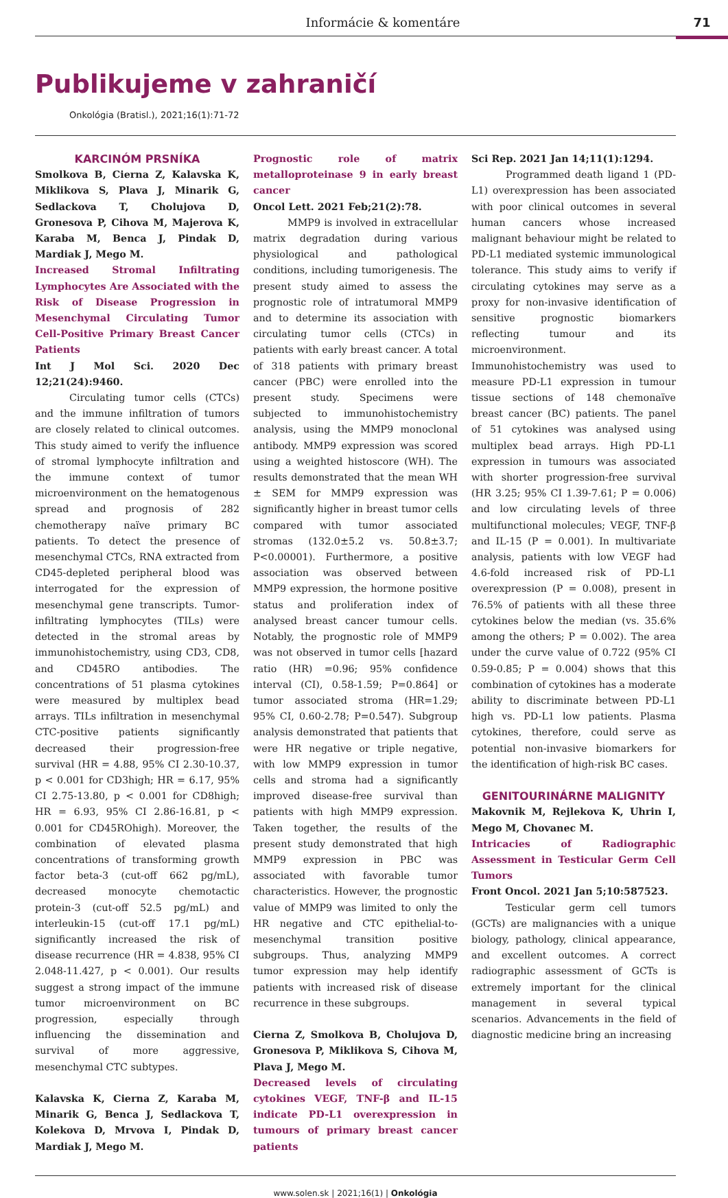Informácie & komentáre 71
Publikujeme v zahraničí
Onkológia (Bratisl.), 2021;16(1):71-72
KARCINÓM PRSNÍKA
Smolkova B, Cierna Z, Kalavska K, Miklikova S, Plava J, Minarik G, Sedlackova T, Cholujova D, Gronesova P, Cihova M, Majerova K, Karaba M, Benca J, Pindak D, Mardiak J, Mego M.
Increased Stromal Infiltrating Lymphocytes Are Associated with the Risk of Disease Progression in Mesenchymal Circulating Tumor Cell-Positive Primary Breast Cancer Patients
Int J Mol Sci. 2020 Dec 12;21(24):9460.
Circulating tumor cells (CTCs) and the immune infiltration of tumors are closely related to clinical outcomes. This study aimed to verify the influence of stromal lymphocyte infiltration and the immune context of tumor microenvironment on the hematogenous spread and prognosis of 282 chemotherapy naïve primary BC patients. To detect the presence of mesenchymal CTCs, RNA extracted from CD45-depleted peripheral blood was interrogated for the expression of mesenchymal gene transcripts. Tumor-infiltrating lymphocytes (TILs) were detected in the stromal areas by immunohistochemistry, using CD3, CD8, and CD45RO antibodies. The concentrations of 51 plasma cytokines were measured by multiplex bead arrays. TILs infiltration in mesenchymal CTC-positive patients significantly decreased their progression-free survival (HR = 4.88, 95% CI 2.30-10.37, p < 0.001 for CD3high; HR = 6.17, 95% CI 2.75-13.80, p < 0.001 for CD8high; HR = 6.93, 95% CI 2.86-16.81, p < 0.001 for CD45ROhigh). Moreover, the combination of elevated plasma concentrations of transforming growth factor beta-3 (cut-off 662 pg/mL), decreased monocyte chemotactic protein-3 (cut-off 52.5 pg/mL) and interleukin-15 (cut-off 17.1 pg/mL) significantly increased the risk of disease recurrence (HR = 4.838, 95% CI 2.048-11.427, p < 0.001). Our results suggest a strong impact of the immune tumor microenvironment on BC progression, especially through influencing the dissemination and survival of more aggressive, mesenchymal CTC subtypes.
Kalavska K, Cierna Z, Karaba M, Minarik G, Benca J, Sedlackova T, Kolekova D, Mrvova I, Pindak D, Mardiak J, Mego M.
Prognostic role of matrix metalloproteinase 9 in early breast cancer
Oncol Lett. 2021 Feb;21(2):78.
MMP9 is involved in extracellular matrix degradation during various physiological and pathological conditions, including tumorigenesis. The present study aimed to assess the prognostic role of intratumoral MMP9 and to determine its association with circulating tumor cells (CTCs) in patients with early breast cancer. A total of 318 patients with primary breast cancer (PBC) were enrolled into the present study. Specimens were subjected to immunohistochemistry analysis, using the MMP9 monoclonal antibody. MMP9 expression was scored using a weighted histoscore (WH). The results demonstrated that the mean WH ± SEM for MMP9 expression was significantly higher in breast tumor cells compared with tumor associated stromas (132.0±5.2 vs. 50.8±3.7; P<0.00001). Furthermore, a positive association was observed between MMP9 expression, the hormone positive status and proliferation index of analysed breast cancer tumour cells. Notably, the prognostic role of MMP9 was not observed in tumor cells [hazard ratio (HR) =0.96; 95% confidence interval (CI), 0.58-1.59; P=0.864] or tumor associated stroma (HR=1.29; 95% CI, 0.60-2.78; P=0.547). Subgroup analysis demonstrated that patients that were HR negative or triple negative, with low MMP9 expression in tumor cells and stroma had a significantly improved disease-free survival than patients with high MMP9 expression. Taken together, the results of the present study demonstrated that high MMP9 expression in PBC was associated with favorable tumor characteristics. However, the prognostic value of MMP9 was limited to only the HR negative and CTC epithelial-to-mesenchymal transition positive subgroups. Thus, analyzing MMP9 tumor expression may help identify patients with increased risk of disease recurrence in these subgroups.
Cierna Z, Smolkova B, Cholujova D, Gronesova P, Miklikova S, Cihova M, Plava J, Mego M.
Decreased levels of circulating cytokines VEGF, TNF-β and IL-15 indicate PD-L1 overexpression in tumours of primary breast cancer patients
Sci Rep. 2021 Jan 14;11(1):1294.
Programmed death ligand 1 (PD-L1) overexpression has been associated with poor clinical outcomes in several human cancers whose increased malignant behaviour might be related to PD-L1 mediated systemic immunological tolerance. This study aims to verify if circulating cytokines may serve as a proxy for non-invasive identification of sensitive prognostic biomarkers reflecting tumour and its microenvironment. Immunohistochemistry was used to measure PD-L1 expression in tumour tissue sections of 148 chemonaïve breast cancer (BC) patients. The panel of 51 cytokines was analysed using multiplex bead arrays. High PD-L1 expression in tumours was associated with shorter progression-free survival (HR 3.25; 95% CI 1.39-7.61; P = 0.006) and low circulating levels of three multifunctional molecules; VEGF, TNF-β and IL-15 (P = 0.001). In multivariate analysis, patients with low VEGF had 4.6-fold increased risk of PD-L1 overexpression (P = 0.008), present in 76.5% of patients with all these three cytokines below the median (vs. 35.6% among the others; P = 0.002). The area under the curve value of 0.722 (95% CI 0.59-0.85; P = 0.004) shows that this combination of cytokines has a moderate ability to discriminate between PD-L1 high vs. PD-L1 low patients. Plasma cytokines, therefore, could serve as potential non-invasive biomarkers for the identification of high-risk BC cases.
GENITOURINÁRNE MALIGNITY
Makovnik M, Rejlekova K, Uhrin I, Mego M, Chovanec M.
Intricacies of Radiographic Assessment in Testicular Germ Cell Tumors
Front Oncol. 2021 Jan 5;10:587523.
Testicular germ cell tumors (GCTs) are malignancies with a unique biology, pathology, clinical appearance, and excellent outcomes. A correct radiographic assessment of GCTs is extremely important for the clinical management in several typical scenarios. Advancements in the field of diagnostic medicine bring an increasing
www.solen.sk | 2021;16(1) | Onkológia